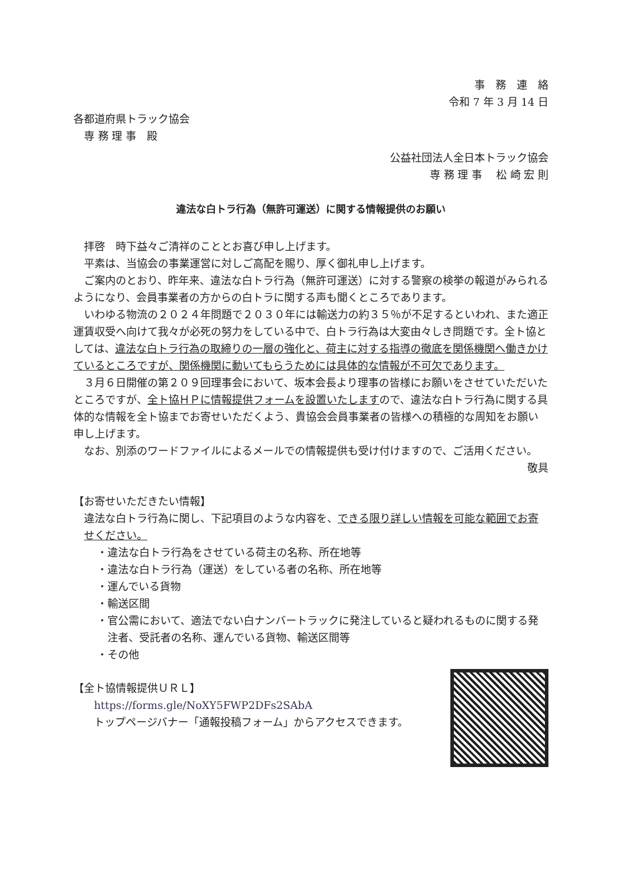事　務　連　絡
令和 7 年 3 月 14 日
各都道府県トラック協会
　専 務 理 事　殿
公益社団法人全日本トラック協会
専 務 理 事　 松 崎 宏 則
違法な白トラ行為（無許可運送）に関する情報提供のお願い
拝啓　時下益々ご清祥のこととお喜び申し上げます。
平素は、当協会の事業運営に対しご高配を賜り、厚く御礼申し上げます。
ご案内のとおり、昨年来、違法な白トラ行為（無許可運送）に対する警察の検挙の報道がみられるようになり、会員事業者の方からの白トラに関する声も聞くところであります。
いわゆる物流の２０２４年問題で２０３０年には輸送力の約３５％が不足するといわれ、また適正運賃収受へ向けて我々が必死の努力をしている中で、白トラ行為は大変由々しき問題です。全ト協としては、違法な白トラ行為の取締りの一層の強化と、荷主に対する指導の徹底を関係機関へ働きかけているところですが、関係機関に動いてもらうためには具体的な情報が不可欠であります。
３月６日開催の第２０９回理事会において、坂本会長より理事の皆様にお願いをさせていただいたところですが、全ト協ＨＰに情報提供フォームを設置いたしますので、違法な白トラ行為に関する具体的な情報を全ト協までお寄せいただくよう、貴協会会員事業者の皆様への積極的な周知をお願い申し上げます。
なお、別添のワードファイルによるメールでの情報提供も受け付けますので、ご活用ください。
敬具
【お寄せいただきたい情報】
違法な白トラ行為に関し、下記項目のような内容を、できる限り詳しい情報を可能な範囲でお寄せください。
・違法な白トラ行為をさせている荷主の名称、所在地等
・違法な白トラ行為（運送）をしている者の名称、所在地等
・運んでいる貨物
・輸送区間
・官公需において、適法でない白ナンバートラックに発注していると疑われるものに関する発注者、受託者の名称、運んでいる貨物、輸送区間等
・その他
【全ト協情報提供ＵＲＬ】
https://forms.gle/NoXY5FWP2DFs2SAbA
トップページバナー「通報投稿フォーム」からアクセスできます。